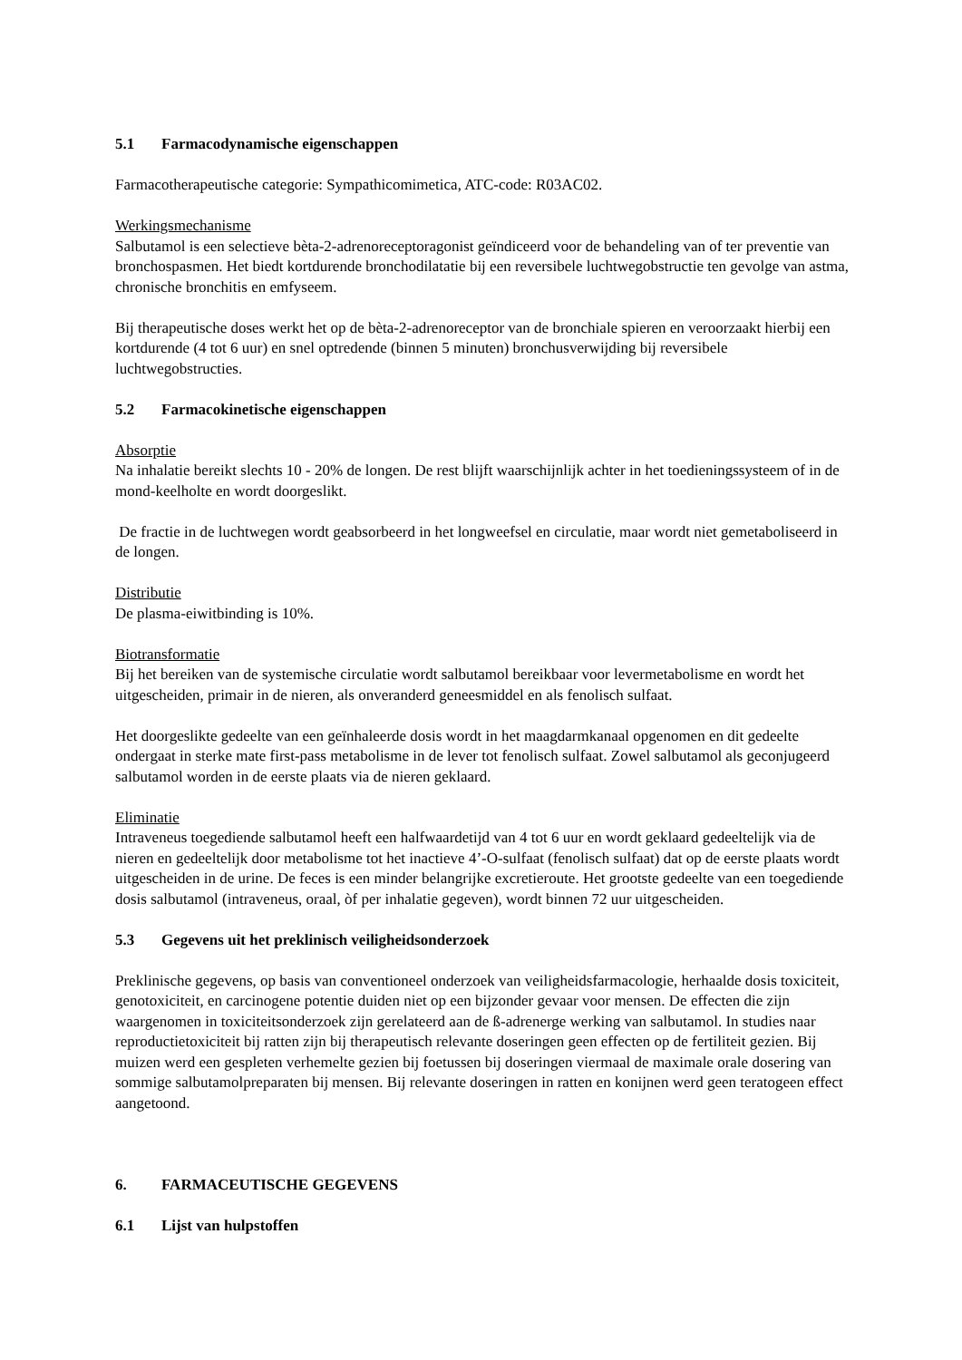5.1 Farmacodynamische eigenschappen
Farmacotherapeutische categorie: Sympathicomimetica, ATC-code: R03AC02.
Werkingsmechanisme
Salbutamol is een selectieve bèta-2-adrenoreceptoragonist geïndiceerd voor de behandeling van of ter preventie van bronchospasmen. Het biedt kortdurende bronchodilatatie bij een reversibele luchtwegobstructie ten gevolge van astma, chronische bronchitis en emfyseem.
Bij therapeutische doses werkt het op de bèta-2-adrenoreceptor van de bronchiale spieren en veroorzaakt hierbij een kortdurende (4 tot 6 uur) en snel optredende (binnen 5 minuten) bronchusverwijding bij reversibele luchtwegobstructies.
5.2 Farmacokinetische eigenschappen
Absorptie
Na inhalatie bereikt slechts 10 - 20% de longen. De rest blijft waarschijnlijk achter in het toedieningssysteem of in de mond-keelholte en wordt doorgeslikt.
De fractie in de luchtwegen wordt geabsorbeerd in het longweefsel en circulatie, maar wordt niet gemetaboliseerd in de longen.
Distributie
De plasma-eiwitbinding is 10%.
Biotransformatie
Bij het bereiken van de systemische circulatie wordt salbutamol bereikbaar voor levermetabolisme en wordt het uitgescheiden, primair in de nieren, als onveranderd geneesmiddel en als fenolisch sulfaat.
Het doorgeslikte gedeelte van een geïnhaleerde dosis wordt in het maagdarmkanaal opgenomen en dit gedeelte ondergaat in sterke mate first-pass metabolisme in de lever tot fenolisch sulfaat. Zowel salbutamol als geconjugeerd salbutamol worden in de eerste plaats via de nieren geklaard.
Eliminatie
Intraveneus toegediende salbutamol heeft een halfwaardetijd van 4 tot 6 uur en wordt geklaard gedeeltelijk via de nieren en gedeeltelijk door metabolisme tot het inactieve 4’-O-sulfaat (fenolisch sulfaat) dat op de eerste plaats wordt uitgescheiden in de urine. De feces is een minder belangrijke excretieroute. Het grootste gedeelte van een toegediende dosis salbutamol (intraveneus, oraal, òf per inhalatie gegeven), wordt binnen 72 uur uitgescheiden.
5.3 Gegevens uit het preklinisch veiligheidsonderzoek
Preklinische gegevens, op basis van conventioneel onderzoek van veiligheidsfarmacologie, herhaalde dosis toxiciteit, genotoxiciteit, en carcinogene potentie duiden niet op een bijzonder gevaar voor mensen. De effecten die zijn waargenomen in toxiciteitsonderzoek zijn gerelateerd aan de ß-adrenerge werking van salbutamol. In studies naar reproductietoxiciteit bij ratten zijn bij therapeutisch relevante doseringen geen effecten op de fertiliteit gezien. Bij muizen werd een gespleten verhemelte gezien bij foetussen bij doseringen viermaal de maximale orale dosering van sommige salbutamolpreparaten bij mensen. Bij relevante doseringen in ratten en konijnen werd geen teratogeen effect aangetoond.
6. FARMACEUTISCHE GEGEVENS
6.1 Lijst van hulpstoffen